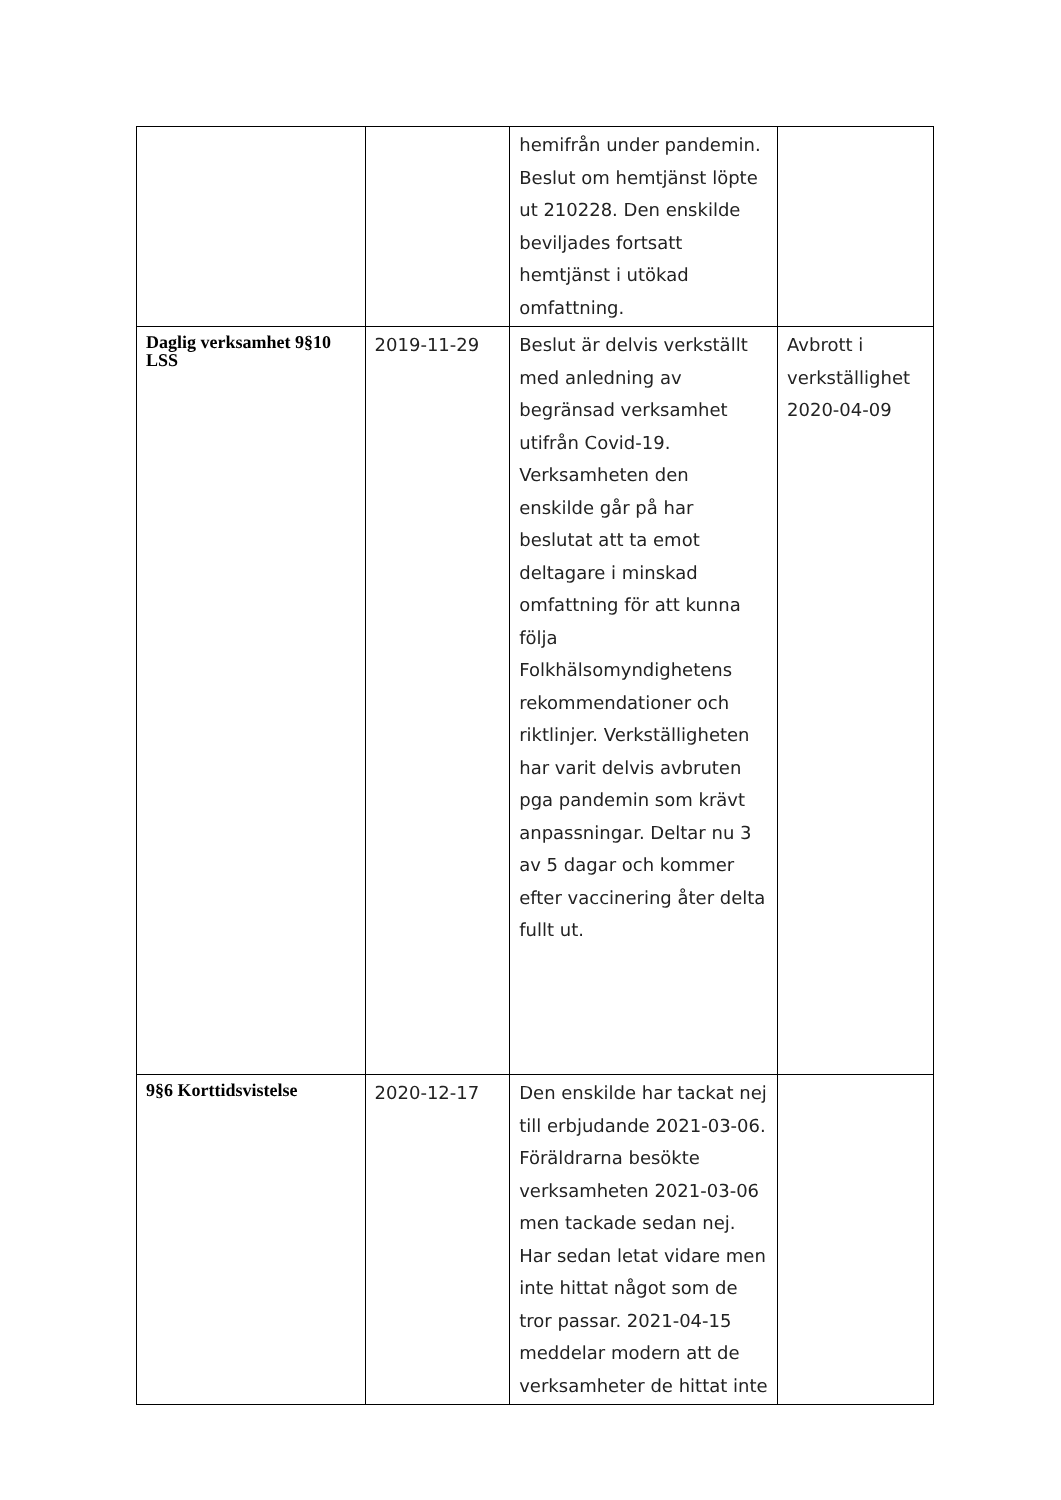| | | hemifrån under pandemin. Beslut om hemtjänst löpte ut 210228. Den enskilde beviljades fortsatt hemtjänst i utökad omfattning. | |
| Daglig verksamhet 9§10 LSS | 2019-11-29 | Beslut är delvis verkställt med anledning av begränsad verksamhet utifrån Covid-19. Verksamheten den enskilde går på har beslutat att ta emot deltagare i minskad omfattning för att kunna följa Folkhälsomyndighetens rekommendationer och riktlinjer. Verkställigheten har varit delvis avbruten pga pandemin som krävt anpassningar. Deltar nu 3 av 5 dagar och kommer efter vaccinering åter delta fullt ut. | Avbrott i verkställighet 2020-04-09 |
| 9§6 Korttidsvistelse | 2020-12-17 | Den enskilde har tackat nej till erbjudande 2021-03-06. Föräldrarna besökte verksamheten 2021-03-06 men tackade sedan nej. Har sedan letat vidare men inte hittat något som de tror passar. 2021-04-15 meddelar modern att de verksamheter de hittat inte | |